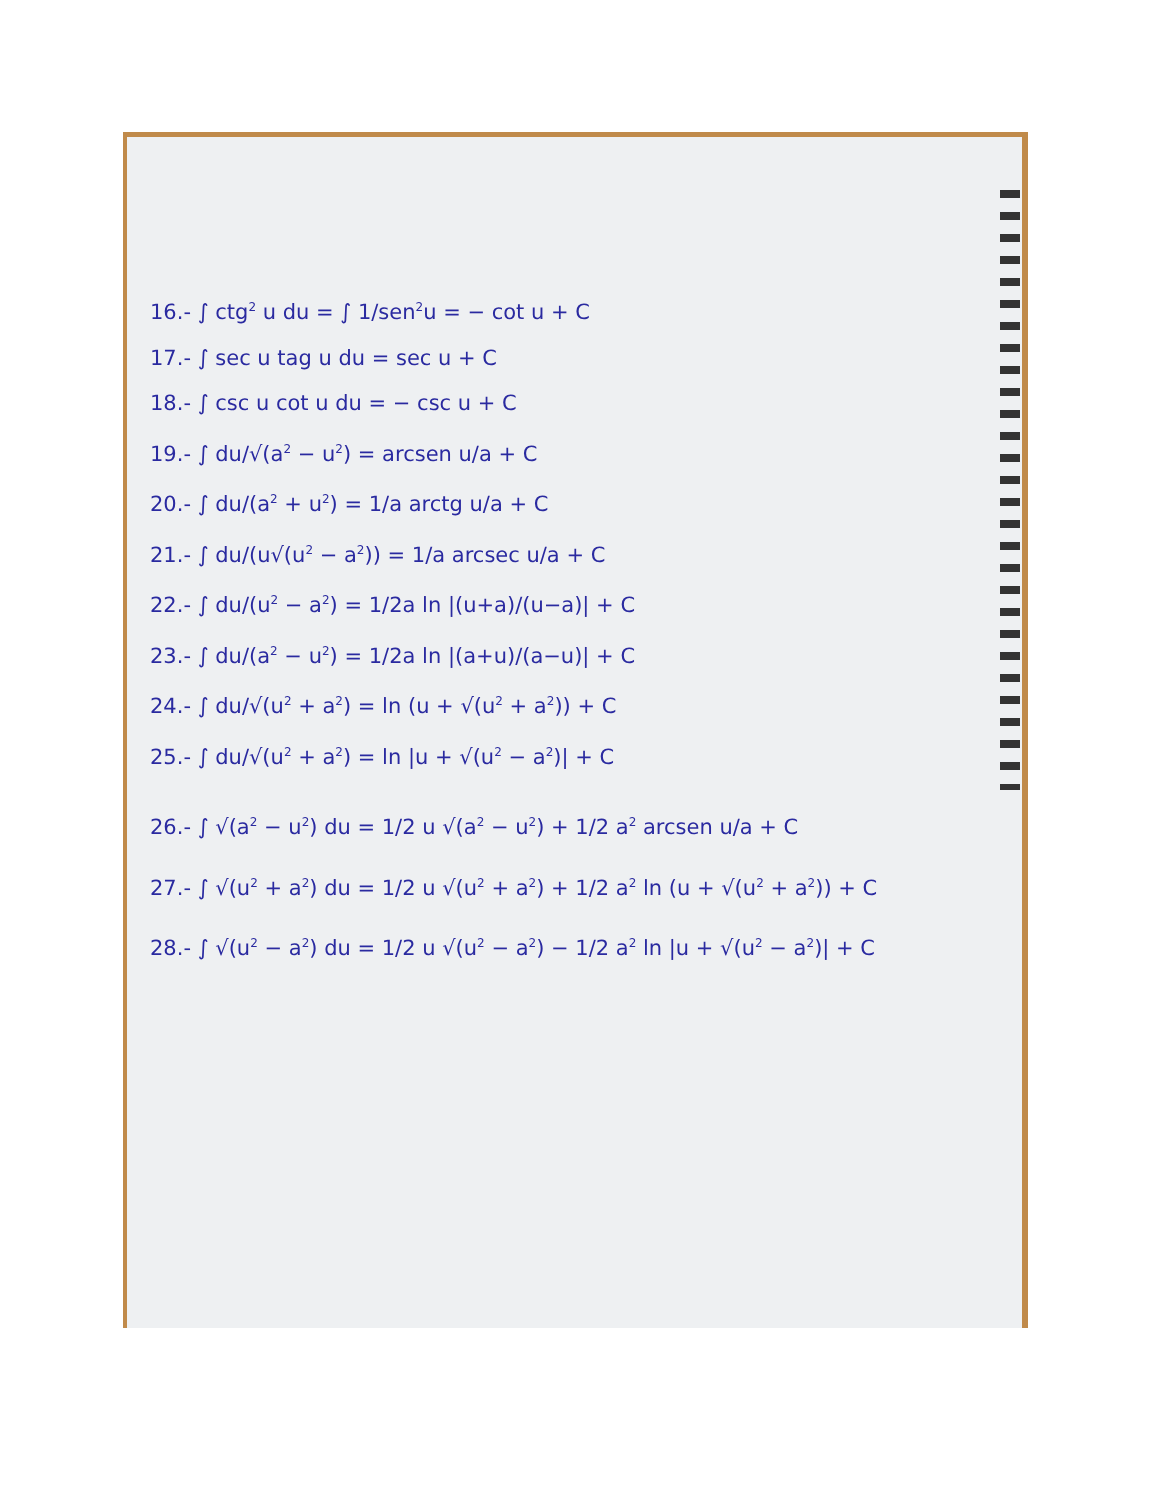16.- ∫ ctg<sup>2</sup> u du = ∫ 1/sen<sup>2</sup>u = − cot u + C
17.- ∫ sec u tag u du = sec u + C
18.- ∫ csc u cot u du = − csc u + C
19.- ∫ du/√(a<sup>2</sup> − u<sup>2</sup>) = arcsen u/a + C
20.- ∫ du/(a<sup>2</sup> + u<sup>2</sup>) = 1/a arctg u/a + C
21.- ∫ du/(u√(u<sup>2</sup> − a<sup>2</sup>)) = 1/a arcsec u/a + C
22.- ∫ du/(u<sup>2</sup> − a<sup>2</sup>) = 1/2a ln |(u+a)/(u−a)| + C
23.- ∫ du/(a<sup>2</sup> − u<sup>2</sup>) = 1/2a ln |(a+u)/(a−u)| + C
24.- ∫ du/√(u<sup>2</sup> + a<sup>2</sup>) = ln (u + √(u<sup>2</sup> + a<sup>2</sup>)) + C
25.- ∫ du/√(u<sup>2</sup> + a<sup>2</sup>) = ln |u + √(u<sup>2</sup> − a<sup>2</sup>)| + C
26.- ∫ √(a<sup>2</sup> − u<sup>2</sup>) du = 1/2 u √(a<sup>2</sup> − u<sup>2</sup>) + 1/2 a<sup>2</sup> arcsen u/a + C
27.- ∫ √(u<sup>2</sup> + a<sup>2</sup>) du = 1/2 u √(u<sup>2</sup> + a<sup>2</sup>) + 1/2 a<sup>2</sup> ln (u + √(u<sup>2</sup> + a<sup>2</sup>)) + C
28.- ∫ √(u<sup>2</sup> − a<sup>2</sup>) du = 1/2 u √(u<sup>2</sup> − a<sup>2</sup>) − 1/2 a<sup>2</sup> ln |u + √(u<sup>2</sup> − a<sup>2</sup>)| + C